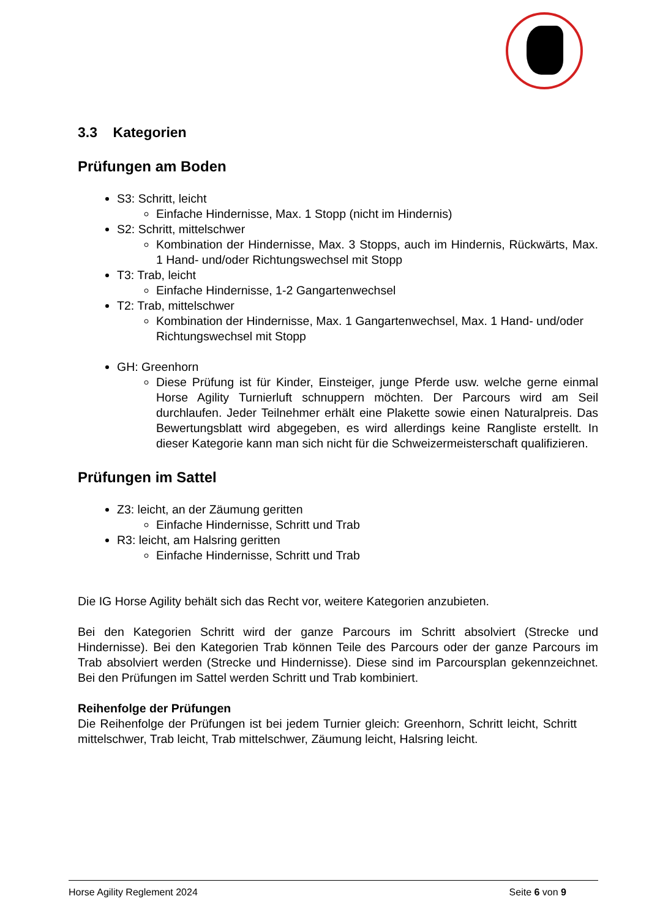3.3 Kategorien
Prüfungen am Boden
S3: Schritt, leicht
Einfache Hindernisse, Max. 1 Stopp (nicht im Hindernis)
S2: Schritt, mittelschwer
Kombination der Hindernisse, Max. 3 Stopps, auch im Hindernis, Rückwärts, Max. 1 Hand- und/oder Richtungswechsel mit Stopp
T3: Trab, leicht
Einfache Hindernisse, 1-2 Gangartenwechsel
T2: Trab, mittelschwer
Kombination der Hindernisse, Max. 1 Gangartenwechsel, Max. 1 Hand- und/oder Richtungswechsel mit Stopp
GH: Greenhorn
Diese Prüfung ist für Kinder, Einsteiger, junge Pferde usw. welche gerne einmal Horse Agility Turnierluft schnuppern möchten. Der Parcours wird am Seil durchlaufen. Jeder Teilnehmer erhält eine Plakette sowie einen Naturalpreis. Das Bewertungsblatt wird abgegeben, es wird allerdings keine Rangliste erstellt. In dieser Kategorie kann man sich nicht für die Schweizermeisterschaft qualifizieren.
Prüfungen im Sattel
Z3: leicht, an der Zäumung geritten
Einfache Hindernisse, Schritt und Trab
R3: leicht, am Halsring geritten
Einfache Hindernisse, Schritt und Trab
Die IG Horse Agility behält sich das Recht vor, weitere Kategorien anzubieten.
Bei den Kategorien Schritt wird der ganze Parcours im Schritt absolviert (Strecke und Hindernisse). Bei den Kategorien Trab können Teile des Parcours oder der ganze Parcours im Trab absolviert werden (Strecke und Hindernisse). Diese sind im Parcoursplan gekennzeichnet. Bei den Prüfungen im Sattel werden Schritt und Trab kombiniert.
Reihenfolge der Prüfungen
Die Reihenfolge der Prüfungen ist bei jedem Turnier gleich: Greenhorn, Schritt leicht, Schritt mittelschwer, Trab leicht, Trab mittelschwer, Zäumung leicht, Halsring leicht.
Horse Agility Reglement 2024 Seite 6 von 9